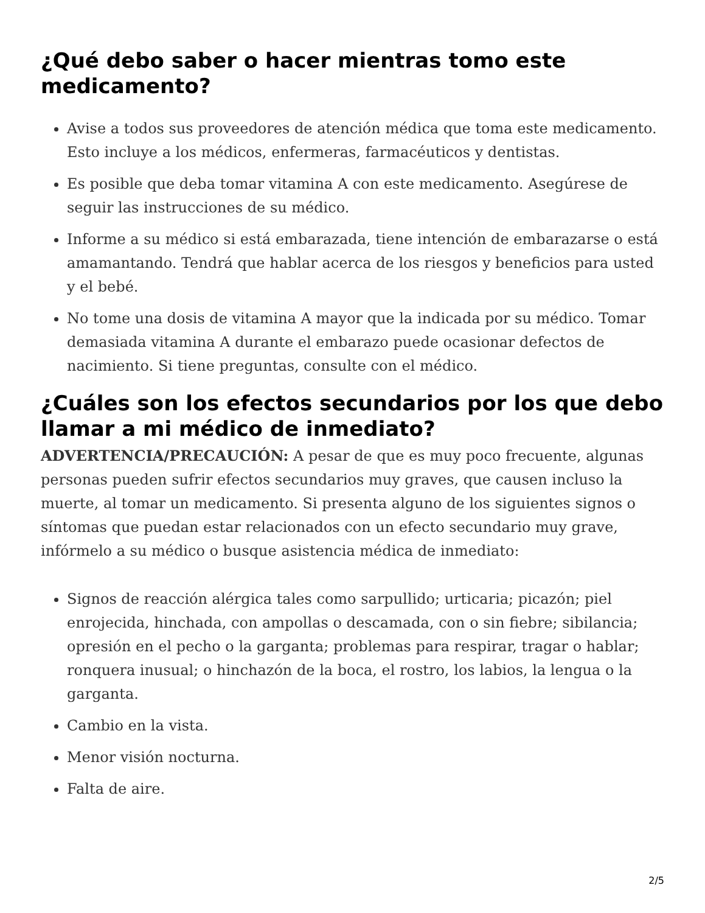¿Qué debo saber o hacer mientras tomo este medicamento?
Avise a todos sus proveedores de atención médica que toma este medicamento. Esto incluye a los médicos, enfermeras, farmacéuticos y dentistas.
Es posible que deba tomar vitamina A con este medicamento. Asegúrese de seguir las instrucciones de su médico.
Informe a su médico si está embarazada, tiene intención de embarazarse o está amamantando. Tendrá que hablar acerca de los riesgos y beneficios para usted y el bebé.
No tome una dosis de vitamina A mayor que la indicada por su médico. Tomar demasiada vitamina A durante el embarazo puede ocasionar defectos de nacimiento. Si tiene preguntas, consulte con el médico.
¿Cuáles son los efectos secundarios por los que debo llamar a mi médico de inmediato?
ADVERTENCIA/PRECAUCIÓN: A pesar de que es muy poco frecuente, algunas personas pueden sufrir efectos secundarios muy graves, que causen incluso la muerte, al tomar un medicamento. Si presenta alguno de los siguientes signos o síntomas que puedan estar relacionados con un efecto secundario muy grave, infórmelo a su médico o busque asistencia médica de inmediato:
Signos de reacción alérgica tales como sarpullido; urticaria; picazón; piel enrojecida, hinchada, con ampollas o descamada, con o sin fiebre; sibilancia; opresión en el pecho o la garganta; problemas para respirar, tragar o hablar; ronquera inusual; o hinchazón de la boca, el rostro, los labios, la lengua o la garganta.
Cambio en la vista.
Menor visión nocturna.
Falta de aire.
2/5